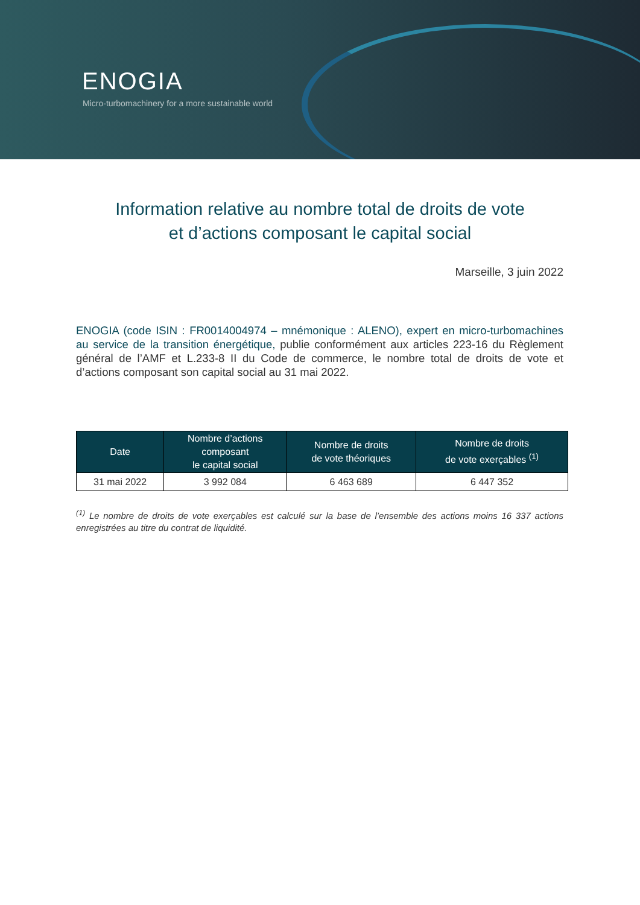ENOGIA
Micro-turbomachinery for a more sustainable world
Information relative au nombre total de droits de vote
et d’actions composant le capital social
Marseille, 3 juin 2022
ENOGIA (code ISIN : FR0014004974 – mnémonique : ALENO), expert en micro-turbomachines au service de la transition énergétique, publie conformément aux articles 223-16 du Règlement général de l’AMF et L.233-8 II du Code de commerce, le nombre total de droits de vote et d’actions composant son capital social au 31 mai 2022.
| Date | Nombre d’actions composant le capital social | Nombre de droits de vote théoriques | Nombre de droits de vote exerçables <sup>(1)</sup> |
| --- | --- | --- | --- |
| 31 mai 2022 | 3 992 084 | 6 463 689 | 6 447 352 |
<sup>(1)</sup> Le nombre de droits de vote exerçables est calculé sur la base de l’ensemble des actions moins 16 337 actions enregistrées au titre du contrat de liquidité.